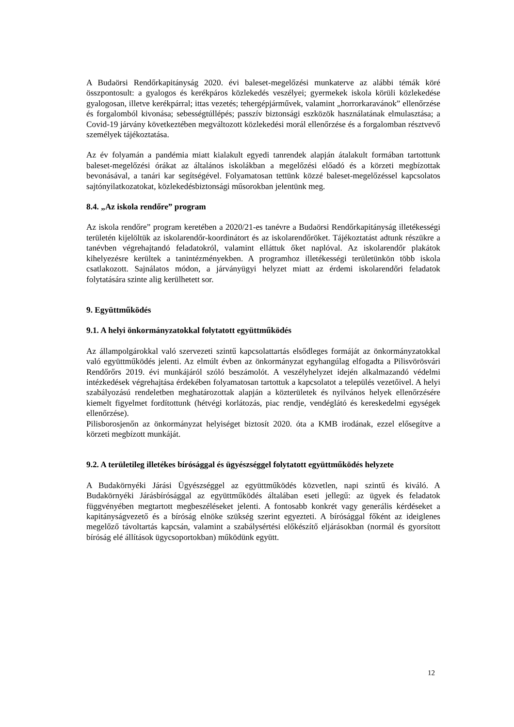A Budaörsi Rendőrkapitányság 2020. évi baleset-megelőzési munkaterve az alábbi témák köré összpontosult: a gyalogos és kerékpáros közlekedés veszélyei; gyermekek iskola körüli közlekedése gyalogosan, illetve kerékpárral; ittas vezetés; tehergépjárművek, valamint „horrorkaravánok” ellenőrzése és forgalomból kivonása; sebességtúllépés; passzív biztonsági eszközök használatának elmulasztása; a Covid-19 járvány következtében megváltozott közlekedési morál ellenőrzése és a forgalomban résztvevő személyek tájékoztatása.
Az év folyamán a pandémia miatt kialakult egyedi tanrendek alapján átalakult formában tartottunk baleset-megelőzési órákat az általános iskolákban a megelőzési előadó és a körzeti megbízottak bevonásával, a tanári kar segítségével. Folyamatosan tettünk közzé baleset-megelőzéssel kapcsolatos sajtónyilatkozatokat, közlekedésbiztonsági műsorokban jelentünk meg.
8.4. „Az iskola rendőre” program
Az iskola rendőre” program keretében a 2020/21-es tanévre a Budaörsi Rendőrkapitányság illetékességi területén kijelöltük az iskolarendőr-koordinátort és az iskolarendőröket. Tájékoztatást adtunk részükre a tanévben végrehajtandó feladatokról, valamint elláttuk őket naplóval. Az iskolarendőr plakátok kihelyezésre kerültek a tanintézményekben. A programhoz illetékességi területünkön több iskola csatlakozott. Sajnálatos módon, a járványügyi helyzet miatt az érdemi iskolarendőri feladatok folytatására szinte alig kerülhetett sor.
9. Együttműködés
9.1. A helyi önkormányzatokkal folytatott együttműködés
Az állampolgárokkal való szervezeti szintű kapcsolattartás elsődleges formáját az önkormányzatokkal való együttműködés jelenti. Az elmúlt évben az önkormányzat egyhangúlag elfogadta a Pilisvörösvári Rendőrőrs 2019. évi munkájáról szóló beszámolót. A veszélyhelyzet idején alkalmazandó védelmi intézkedések végrehajtása érdekében folyamatosan tartottuk a kapcsolatot a település vezetőivel. A helyi szabályozású rendeletben meghatározottak alapján a közterületek és nyilvános helyek ellenőrzésére kiemelt figyelmet fordítottunk (hétvégi korlátozás, piac rendje, vendéglátó és kereskedelmi egységek ellenőrzése).
Pilisborosjenőn az önkormányzat helyiséget biztosít 2020. óta a KMB irodának, ezzel elősegítve a körzeti megbízott munkáját.
9.2. A területileg illetékes bírósággal és ügyészséggel folytatott együttműködés helyzete
A Budakörnyéki Járási Ügyészséggel az együttműködés közvetlen, napi szintű és kiváló. A Budakörnyéki Járásbírósággal az együttműködés általában eseti jellegű: az ügyek és feladatok függvényében megtartott megbeszéléseket jelenti. A fontosabb konkrét vagy generális kérdéseket a kapitányságvezető és a bíróság elnöke szükség szerint egyezteti. A bírósággal főként az ideiglenes megelőző távoltartás kapcsán, valamint a szabálysértési előkészítő eljárásokban (normál és gyorsított bíróság elé állítások ügycsoportokban) működünk együtt.
12